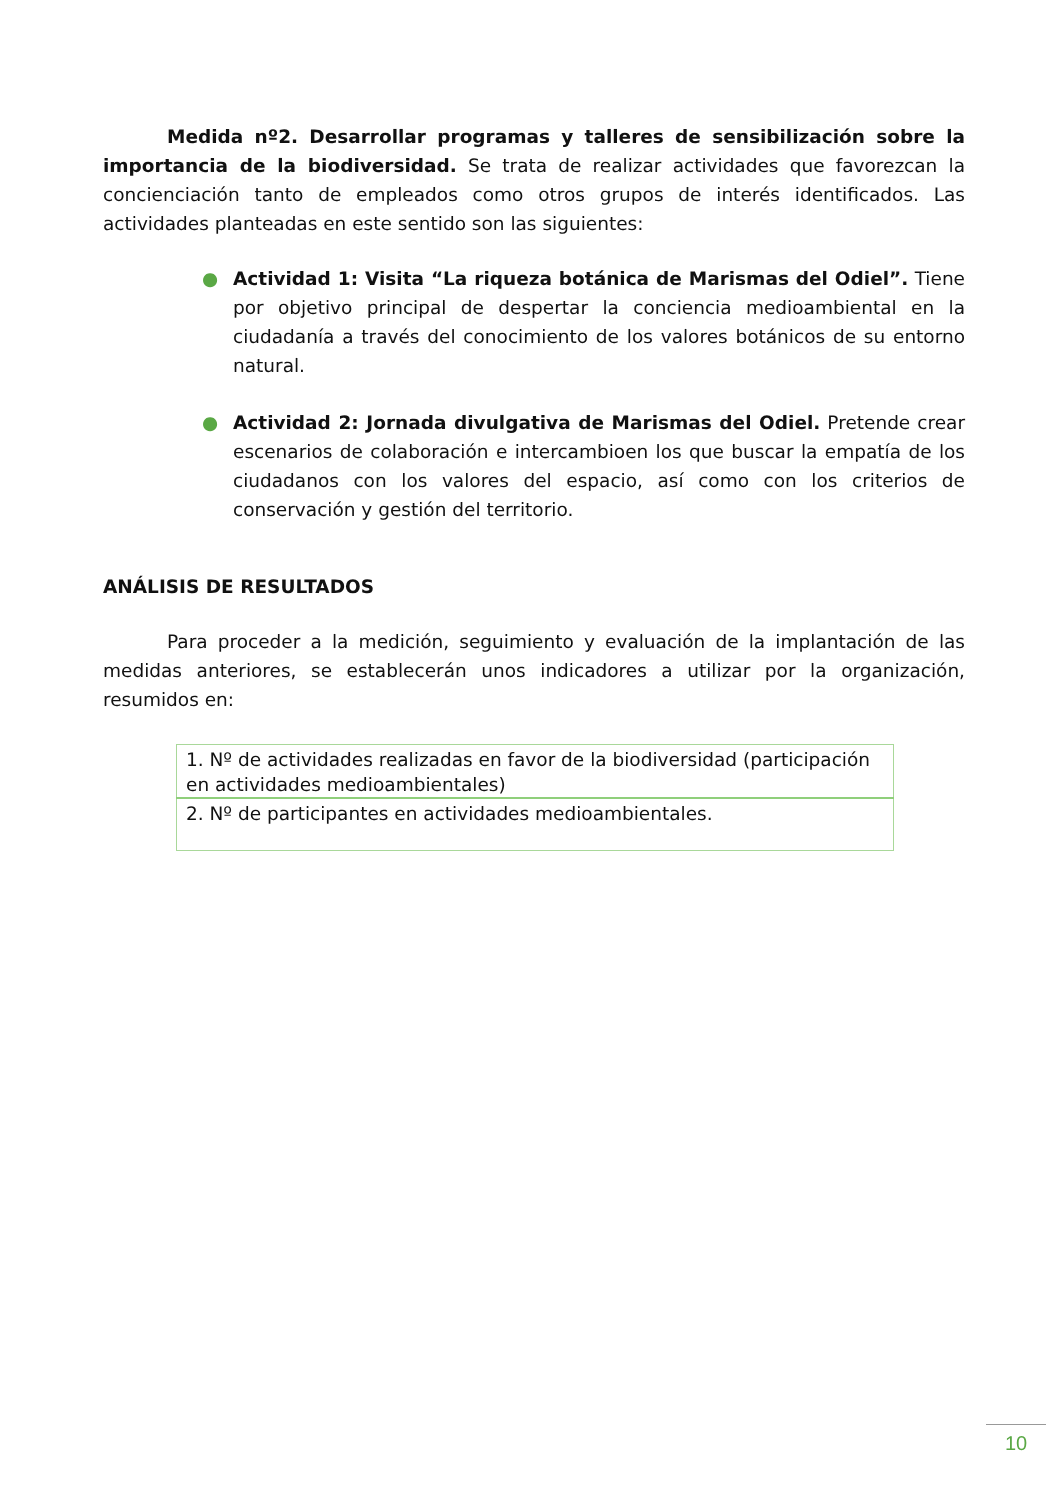Medida nº2. Desarrollar programas y talleres de sensibilización sobre la importancia de la biodiversidad. Se trata de realizar actividades que favorezcan la concienciación tanto de empleados como otros grupos de interés identificados. Las actividades planteadas en este sentido son las siguientes:
● Actividad 1: Visita “La riqueza botánica de Marismas del Odiel”. Tiene por objetivo principal de despertar la conciencia medioambiental en la ciudadanía a través del conocimiento de los valores botánicos de su entorno natural.
● Actividad 2: Jornada divulgativa de Marismas del Odiel. Pretende crear escenarios de colaboración e intercambioen los que buscar la empatía de los ciudadanos con los valores del espacio, así como con los criterios de conservación y gestión del territorio.
ANÁLISIS DE RESULTADOS
Para proceder a la medición, seguimiento y evaluación de la implantación de las medidas anteriores, se establecerán unos indicadores a utilizar por la organización, resumidos en:
| 1. Nº de actividades realizadas en favor de la biodiversidad (participación en actividades medioambientales) |
| 2. Nº de participantes en actividades medioambientales. |
10